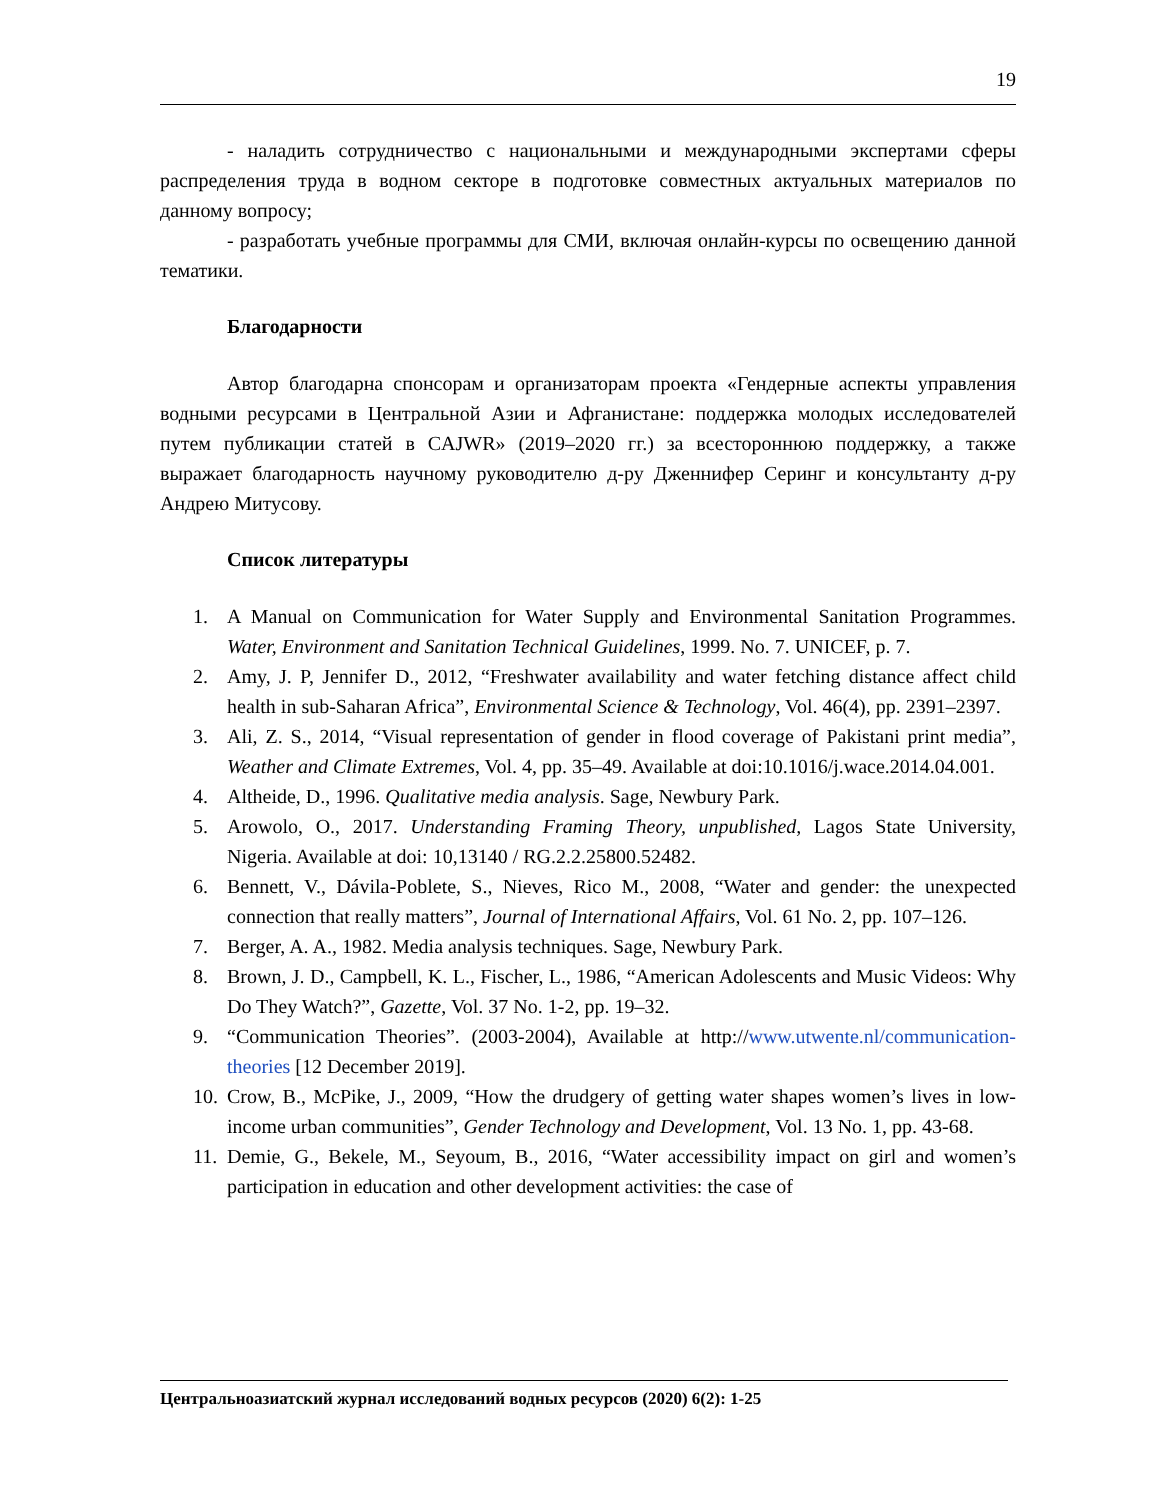19
- наладить сотрудничество с национальными и международными экспертами сферы распределения труда в водном секторе в подготовке совместных актуальных материалов по данному вопросу;
- разработать учебные программы для СМИ, включая онлайн-курсы по освещению данной тематики.
Благодарности
Автор благодарна спонсорам и организаторам проекта «Гендерные аспекты управления водными ресурсами в Центральной Азии и Афганистане: поддержка молодых исследователей путем публикации статей в CAJWR» (2019–2020 гг.) за всестороннюю поддержку, а также выражает благодарность научному руководителю д-ру Дженнифер Серинг и консультанту д-ру Андрею Митусову.
Список литературы
1. A Manual on Communication for Water Supply and Environmental Sanitation Programmes. Water, Environment and Sanitation Technical Guidelines, 1999. No. 7. UNICEF, p. 7.
2. Amy, J. P, Jennifer D., 2012, “Freshwater availability and water fetching distance affect child health in sub-Saharan Africa”, Environmental Science & Technology, Vol. 46(4), pp. 2391–2397.
3. Ali, Z. S., 2014, “Visual representation of gender in flood coverage of Pakistani print media”, Weather and Climate Extremes, Vol. 4, pp. 35–49. Available at doi:10.1016/j.wace.2014.04.001.
4. Altheide, D., 1996. Qualitative media analysis. Sage, Newbury Park.
5. Arowolo, O., 2017. Understanding Framing Theory, unpublished, Lagos State University, Nigeria. Available at doi: 10,13140 / RG.2.2.25800.52482.
6. Bennett, V., Dávila-Poblete, S., Nieves, Rico M., 2008, “Water and gender: the unexpected connection that really matters”, Journal of International Affairs, Vol. 61 No. 2, pp. 107–126.
7. Berger, A. A., 1982. Media analysis techniques. Sage, Newbury Park.
8. Brown, J. D., Campbell, K. L., Fischer, L., 1986, “American Adolescents and Music Videos: Why Do They Watch?”, Gazette, Vol. 37 No. 1-2, pp. 19–32.
9. “Communication Theories”. (2003-2004), Available at http://www.utwente.nl/communication-theories [12 December 2019].
10. Crow, B., McPike, J., 2009, “How the drudgery of getting water shapes women’s lives in low-income urban communities”, Gender Technology and Development, Vol. 13 No. 1, pp. 43-68.
11. Demie, G., Bekele, M., Seyoum, B., 2016, “Water accessibility impact on girl and women’s participation in education and other development activities: the case of
Центральноазиатский журнал исследований водных ресурсов (2020) 6(2): 1-25